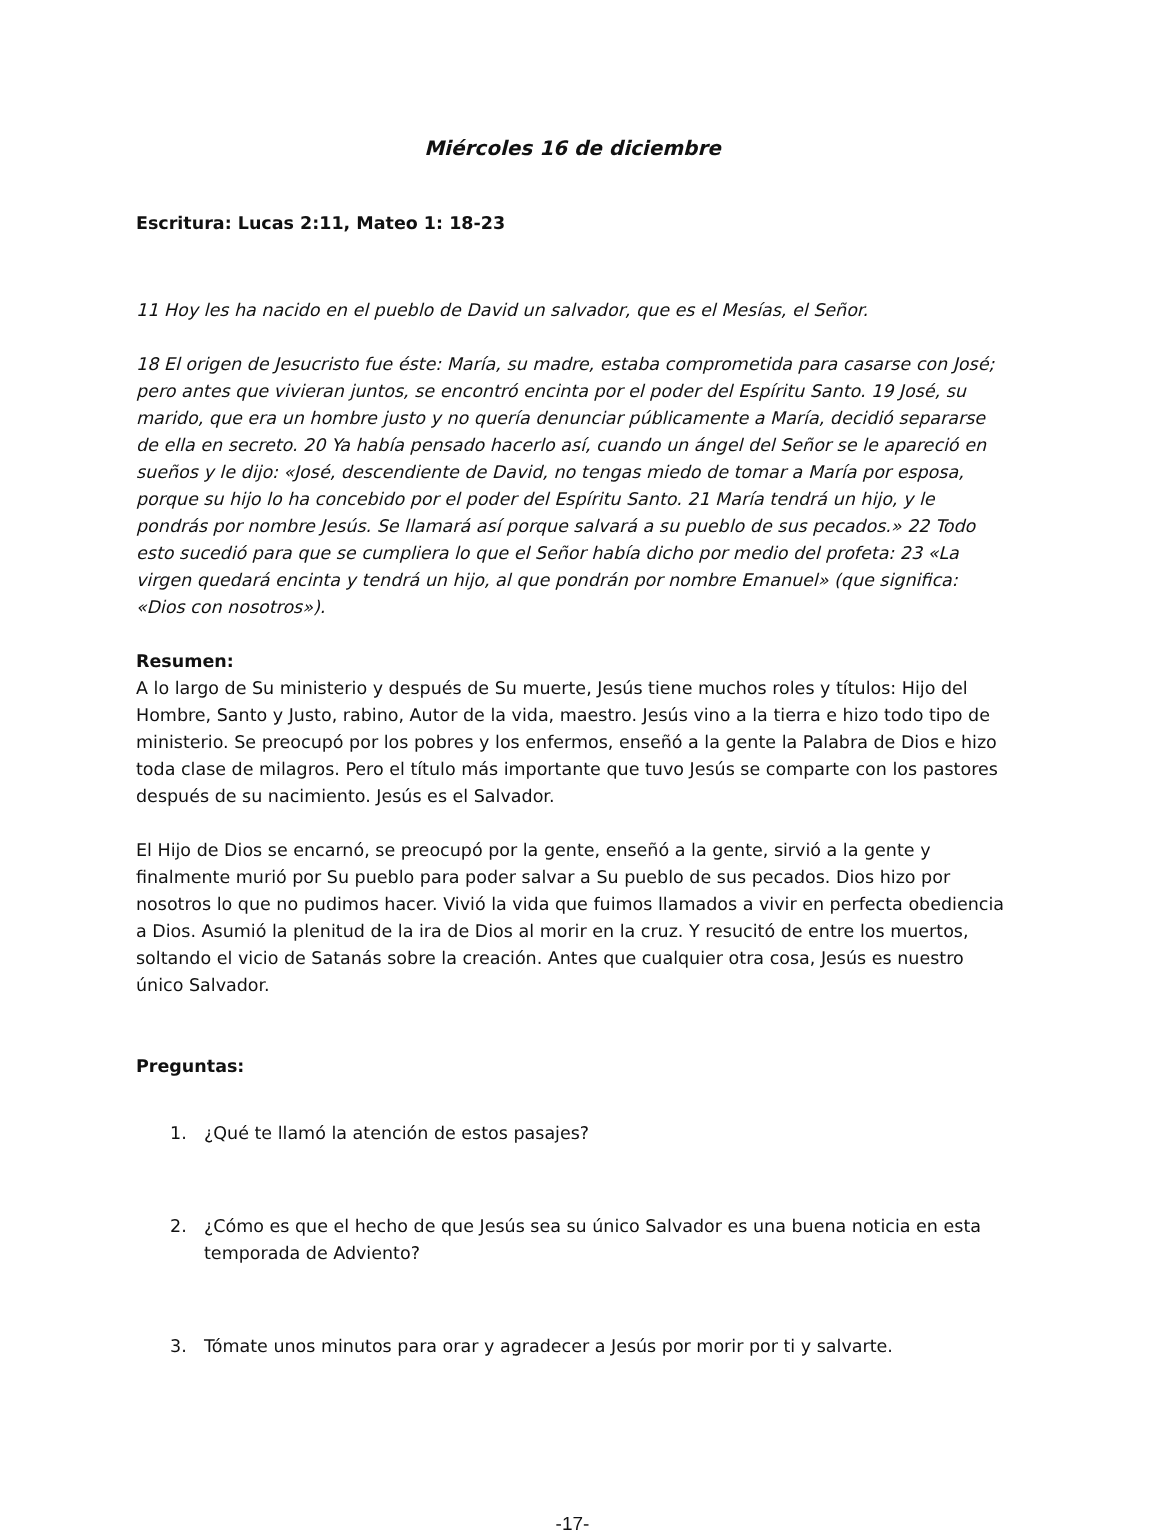Miércoles 16 de diciembre
Escritura: Lucas 2:11, Mateo 1: 18-23
11 Hoy les ha nacido en el pueblo de David un salvador, que es el Mesías, el Señor.
18 El origen de Jesucristo fue éste: María, su madre, estaba comprometida para casarse con José; pero antes que vivieran juntos, se encontró encinta por el poder del Espíritu Santo. 19 José, su marido, que era un hombre justo y no quería denunciar públicamente a María, decidió separarse de ella en secreto. 20 Ya había pensado hacerlo así, cuando un ángel del Señor se le apareció en sueños y le dijo: «José, descendiente de David, no tengas miedo de tomar a María por esposa, porque su hijo lo ha concebido por el poder del Espíritu Santo. 21 María tendrá un hijo, y le pondrás por nombre Jesús. Se llamará así porque salvará a su pueblo de sus pecados.» 22 Todo esto sucedió para que se cumpliera lo que el Señor había dicho por medio del profeta: 23 «La virgen quedará encinta y tendrá un hijo, al que pondrán por nombre Emanuel» (que significa: «Dios con nosotros»).
Resumen:
A lo largo de Su ministerio y después de Su muerte, Jesús tiene muchos roles y títulos: Hijo del Hombre, Santo y Justo, rabino, Autor de la vida, maestro. Jesús vino a la tierra e hizo todo tipo de ministerio. Se preocupó por los pobres y los enfermos, enseñó a la gente la Palabra de Dios e hizo toda clase de milagros. Pero el título más importante que tuvo Jesús se comparte con los pastores después de su nacimiento. Jesús es el Salvador.
El Hijo de Dios se encarnó, se preocupó por la gente, enseñó a la gente, sirvió a la gente y finalmente murió por Su pueblo para poder salvar a Su pueblo de sus pecados. Dios hizo por nosotros lo que no pudimos hacer. Vivió la vida que fuimos llamados a vivir en perfecta obediencia a Dios. Asumió la plenitud de la ira de Dios al morir en la cruz. Y resucitó de entre los muertos, soltando el vicio de Satanás sobre la creación. Antes que cualquier otra cosa, Jesús es nuestro único Salvador.
Preguntas:
1. ¿Qué te llamó la atención de estos pasajes?
2. ¿Cómo es que el hecho de que Jesús sea su único Salvador es una buena noticia en esta temporada de Adviento?
3. Tómate unos minutos para orar y agradecer a Jesús por morir por ti y salvarte.
-17-